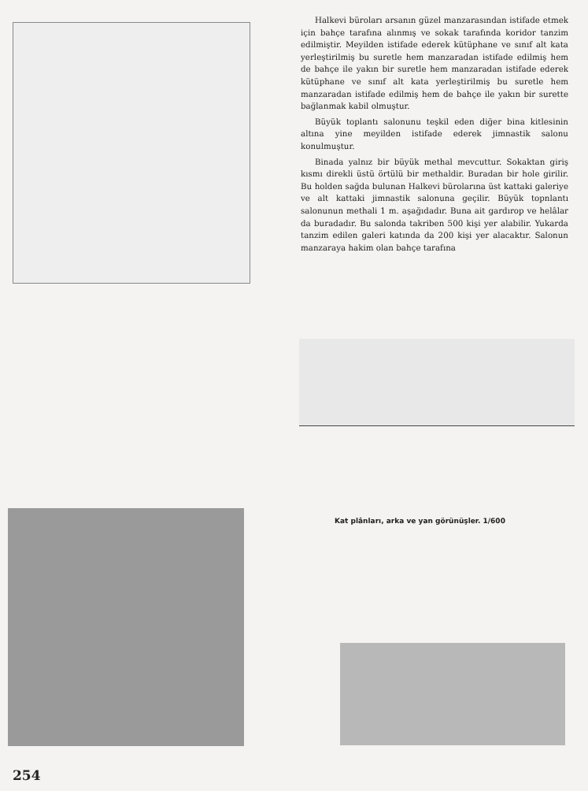Halkevi büroları arsanın güzel manzarasından istifade etmek için bahçe tarafına alınmış ve sokak tarafında koridor tanzim edilmiştir. Meyilden istifade ederek kütüphane ve sınıf alt kata yerleştirilmiş bu suretle hem manzaradan istifade edilmiş hem de bahçe ile yakın bir suretle hem manzaradan istifade ederek kütüphane ve sınıf alt kata yerleştirilmiş bu suretle hem manzaradan istifade edilmiş hem de bahçe ile yakın bir surette bağlanmak kabil olmuştur.
Büyük toplantı salonunu teşkil eden diğer bina kitlesinin altına yine meyilden istifade ederek jimnastik salonu konulmuştur.
Binada yalnız bir büyük methal mevcuttur. Sokaktan giriş kısmı direkli üstü örtülü bir methaldir. Buradan bir hole girilir. Bu holden sağda bulunan Halkevi bürolarına üst kattaki galeriye ve alt kattaki jimnastik salonuna geçilir. Büyük topnlantı salonunun methali 1 m. aşağıdadır. Buna ait gardırop ve helâlar da buradadır. Bu salonda takriben 500 kişi yer alabilir. Yukarda tanzim edilen galeri katında da 200 kişi yer alacaktır. Salonun manzaraya hakim olan bahçe tarafına
Kat plânları, arka ve yan görünüşler. 1/600
254